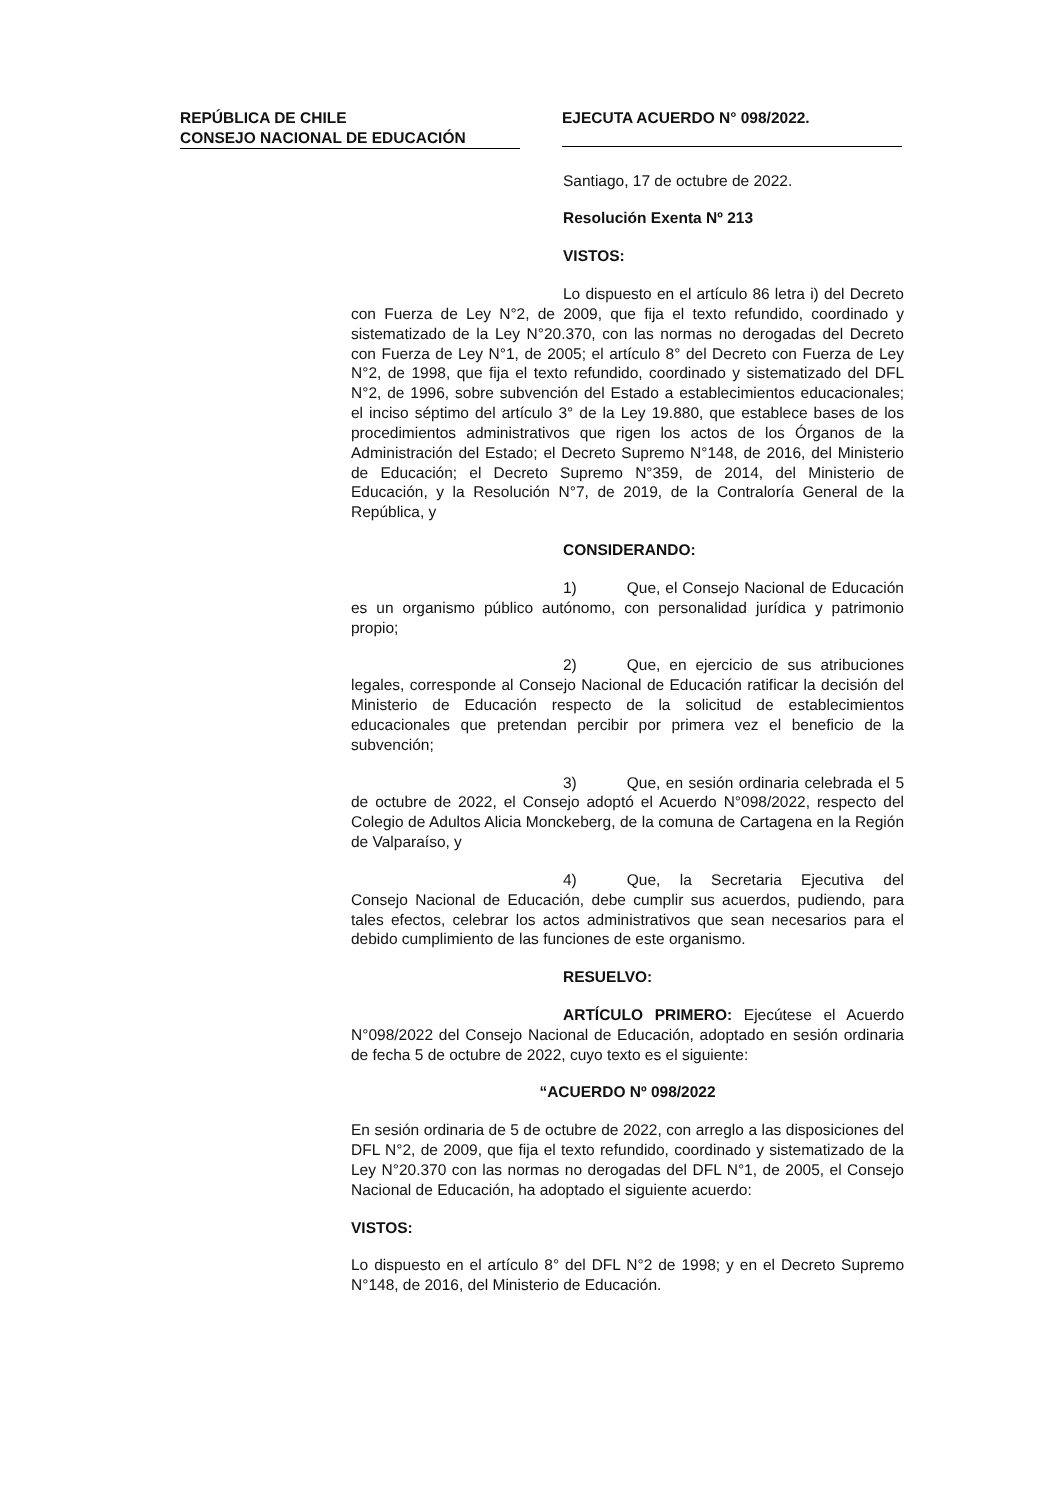REPÚBLICA DE CHILE
CONSEJO NACIONAL DE EDUCACIÓN
EJECUTA ACUERDO N° 098/2022.
Santiago, 17 de octubre de 2022.
Resolución Exenta Nº 213
VISTOS:
Lo dispuesto en el artículo 86 letra i) del Decreto con Fuerza de Ley N°2, de 2009, que fija el texto refundido, coordinado y sistematizado de la Ley N°20.370, con las normas no derogadas del Decreto con Fuerza de Ley N°1, de 2005; el artículo 8° del Decreto con Fuerza de Ley N°2, de 1998, que fija el texto refundido, coordinado y sistematizado del DFL N°2, de 1996, sobre subvención del Estado a establecimientos educacionales; el inciso séptimo del artículo 3° de la Ley 19.880, que establece bases de los procedimientos administrativos que rigen los actos de los Órganos de la Administración del Estado; el Decreto Supremo N°148, de 2016, del Ministerio de Educación; el Decreto Supremo N°359, de 2014, del Ministerio de Educación, y la Resolución N°7, de 2019, de la Contraloría General de la República, y
CONSIDERANDO:
1) Que, el Consejo Nacional de Educación es un organismo público autónomo, con personalidad jurídica y patrimonio propio;
2) Que, en ejercicio de sus atribuciones legales, corresponde al Consejo Nacional de Educación ratificar la decisión del Ministerio de Educación respecto de la solicitud de establecimientos educacionales que pretendan percibir por primera vez el beneficio de la subvención;
3) Que, en sesión ordinaria celebrada el 5 de octubre de 2022, el Consejo adoptó el Acuerdo N°098/2022, respecto del Colegio de Adultos Alicia Monckeberg, de la comuna de Cartagena en la Región de Valparaíso, y
4) Que, la Secretaria Ejecutiva del Consejo Nacional de Educación, debe cumplir sus acuerdos, pudiendo, para tales efectos, celebrar los actos administrativos que sean necesarios para el debido cumplimiento de las funciones de este organismo.
RESUELVO:
ARTÍCULO PRIMERO: Ejecútese el Acuerdo N°098/2022 del Consejo Nacional de Educación, adoptado en sesión ordinaria de fecha 5 de octubre de 2022, cuyo texto es el siguiente:
“ACUERDO Nº 098/2022
En sesión ordinaria de 5 de octubre de 2022, con arreglo a las disposiciones del DFL N°2, de 2009, que fija el texto refundido, coordinado y sistematizado de la Ley N°20.370 con las normas no derogadas del DFL N°1, de 2005, el Consejo Nacional de Educación, ha adoptado el siguiente acuerdo:
VISTOS:
Lo dispuesto en el artículo 8° del DFL N°2 de 1998; y en el Decreto Supremo N°148, de 2016, del Ministerio de Educación.